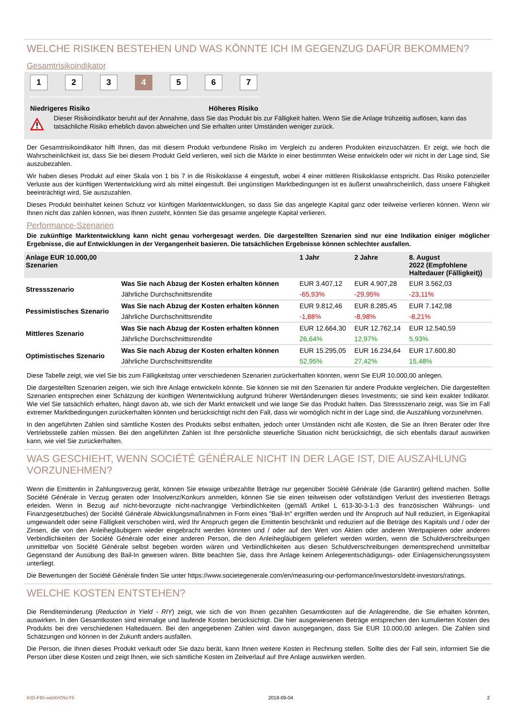WELCHE RISIKEN BESTEHEN UND WAS KÖNNTE ICH IM GEGENZUG DAFÜR BEKOMMEN?
Gesamtrisikoindikator
1 2 3 4 5 6 7
Niedrigeres Risiko Höheres Risiko
Dieser Risikoindikator beruht auf der Annahme, dass Sie das Produkt bis zur Fälligkeit halten. Wenn Sie die Anlage frühzeitig auflösen, kann das tatsächliche Risiko erheblich davon abweichen und Sie erhalten unter Umständen weniger zurück.
Der Gesamtrisikoindikator hilft Ihnen, das mit diesem Produkt verbundene Risiko im Vergleich zu anderen Produkten einzuschätzen. Er zeigt, wie hoch die Wahrscheinlichkeit ist, dass Sie bei diesem Produkt Geld verlieren, weil sich die Märkte in einer bestimmten Weise entwickeln oder wir nicht in der Lage sind, Sie auszubezahlen.
Wir haben dieses Produkt auf einer Skala von 1 bis 7 in die Risikoklasse 4 eingestuft, wobei 4 einer mittleren Risikoklasse entspricht. Das Risiko potenzieller Verluste aus der künftigen Wertentwicklung wird als mittel eingestuft. Bei ungünstigen Marktbedingungen ist es äußerst unwahrscheinlich, dass unsere Fähigkeit beeinträchtigt wird, Sie auszuzahlen.
Dieses Produkt beinhaltet keinen Schutz vor künftigen Marktentwicklungen, so dass Sie das angelegte Kapital ganz oder teilweise verlieren können. Wenn wir Ihnen nicht das zahlen können, was Ihnen zusteht, könnten Sie das gesamte angelegte Kapital verlieren.
Performance-Szenarien
Die zukünftige Marktentwicklung kann nicht genau vorhergesagt werden. Die dargestellten Szenarien sind nur eine Indikation einiger möglicher Ergebnisse, die auf Entwicklungen in der Vergangenheit basieren. Die tatsächlichen Ergebnisse können schlechter ausfallen.
| Anlage EUR 10.000,00 Szenarien | | 1 Jahr | 2 Jahre | 8. August 2022 (Empfohlene Haltedauer (Fälligkeit)) |
| --- | --- | --- | --- | --- |
| Stressszenario | Was Sie nach Abzug der Kosten erhalten können | EUR 3.407,12 | EUR 4.907,28 | EUR 3.562,03 |
| | Jährliche Durchschnittsrendite | -65,93% | -29,95% | -23,11% |
| Pessimistisches Szenario | Was Sie nach Abzug der Kosten erhalten können | EUR 9.812,46 | EUR 8.285,45 | EUR 7.142,98 |
| | Jährliche Durchschnittsrendite | -1,88% | -8,98% | -8,21% |
| Mittleres Szenario | Was Sie nach Abzug der Kosten erhalten können | EUR 12.664,30 | EUR 12.762,14 | EUR 12.540,59 |
| | Jährliche Durchschnittsrendite | 26,64% | 12,97% | 5,93% |
| Optimistisches Szenario | Was Sie nach Abzug der Kosten erhalten können | EUR 15.295,05 | EUR 16.234,64 | EUR 17.600,80 |
| | Jährliche Durchschnittsrendite | 52,95% | 27,42% | 15,48% |
Diese Tabelle zeigt, wie viel Sie bis zum Fälligkeitstag unter verschiedenen Szenarien zurückerhalten könnten, wenn Sie EUR 10.000,00 anlegen.
Die dargestellten Szenarien zeigen, wie sich Ihre Anlage entwickeln könnte. Sie können sie mit den Szenarien für andere Produkte vergleichen. Die dargestellten Szenarien entsprechen einer Schätzung der künftigen Wertentwicklung aufgrund früherer Wertänderungen dieses Investments; sie sind kein exakter Indikator. Wie viel Sie tatsächlich erhalten, hängt davon ab, wie sich der Markt entwickelt und wie lange Sie das Produkt halten. Das Stressszenario zeigt, was Sie im Fall extremer Marktbedingungen zurückerhalten könnten und berücksichtigt nicht den Fall, dass wir womöglich nicht in der Lage sind, die Auszahlung vorzunehmen.
In den angeführten Zahlen sind sämtliche Kosten des Produkts selbst enthalten, jedoch unter Umständen nicht alle Kosten, die Sie an Ihren Berater oder Ihre Vertriebsstelle zahlen müssen. Bei den angeführten Zahlen ist Ihre persönliche steuerliche Situation nicht berücksichtigt, die sich ebenfalls darauf auswirken kann, wie viel Sie zurückerhalten.
WAS GESCHIEHT, WENN SOCIÉTÉ GÉNÉRALE NICHT IN DER LAGE IST, DIE AUSZAHLUNG VORZUNEHMEN?
Wenn die Emittentin in Zahlungsverzug gerät, können Sie etwaige unbezahlte Beträge nur gegenüber Société Générale (die Garantin) geltend machen. Sollte Société Générale in Verzug geraten oder Insolvenz/Konkurs anmelden, können Sie sie einen teilweisen oder vollständigen Verlust des investierten Betrags erleiden. Wenn in Bezug auf nicht-bevorzugte nicht-nachrangige Verbindlichkeiten (gemäß Artikel L 613-30-3-1-3 des französischen Währungs- und Finanzgesetzbuches) der Société Générale Abwicklungsmaßnahmen in Form eines "Bail-In" ergriffen werden und Ihr Anspruch auf Null reduziert, in Eigenkapital umgewandelt oder seine Fälligkeit verschoben wird, wird Ihr Anspruch gegen die Emittentin beschränkt und reduziert auf die Beträge des Kapitals und / oder der Zinsen, die von den Anleihegläubigern wieder eingebracht werden könnten und / oder auf den Wert von Aktien oder anderen Wertpapieren oder anderen Verbindlichkeiten der Société Générale oder einer anderen Person, die den Anleihegläubigern geliefert werden würden, wenn die Schuldverschreibungen unmittelbar von Société Générale selbst begeben worden wären und Verbindlichkeiten aus diesen Schuldverschreibungen dementsprechend unmittelbar Gegenstand der Ausübung des Bail-In gewesen wären. Bitte beachten Sie, dass Ihre Anlage keinem Anlegerentschädigungs- oder Einlagensicherungssystem unterliegt.
Die Bewertungen der Société Générale finden Sie unter https://www.societegenerale.com/en/measuring-our-performance/investors/debt-investors/ratings.
WELCHE KOSTEN ENTSTEHEN?
Die Renditeminderung (Reduction in Yield - RIY) zeigt, wie sich die von Ihnen gezahlten Gesamtkosten auf die Anlagerendite, die Sie erhalten könnten, auswirken. In den Gesamtkosten sind einmalige und laufende Kosten berücksichtigt. Die hier ausgewiesenen Beträge entsprechen den kumulierten Kosten des Produkts bei drei verschiedenen Haltedauern. Bei den angegebenen Zahlen wird davon ausgegangen, dass Sie EUR 10.000,00 anlegen. Die Zahlen sind Schätzungen und können in der Zukunft anders ausfallen.
Die Person, die Ihnen dieses Produkt verkauft oder Sie dazu berät, kann Ihnen weitere Kosten in Rechnung stellen. Sollte dies der Fall sein, informiert Sie die Person über diese Kosten und zeigt Ihnen, wie sich sämtliche Kosten im Zeitverlauf auf Ihre Anlage auswirken werden.
KID-FBI-wdAVO5xY5 2018-09-04 2